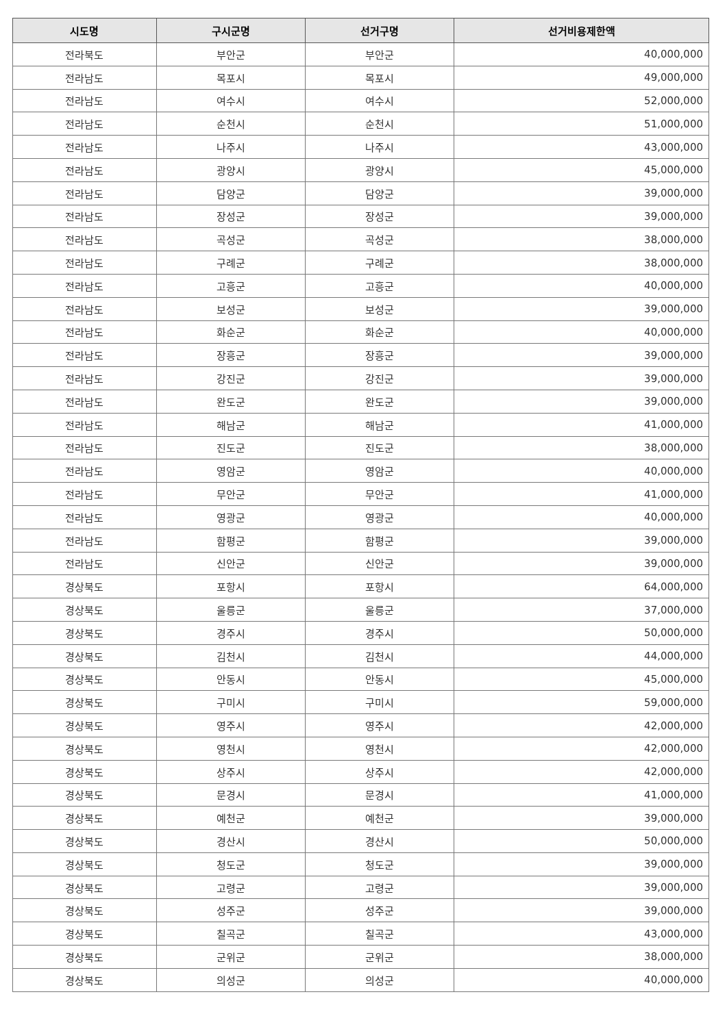| 시도명 | 구시군명 | 선거구명 | 선거비용제한액 |
| --- | --- | --- | --- |
| 전라북도 | 부안군 | 부안군 | 40,000,000 |
| 전라남도 | 목포시 | 목포시 | 49,000,000 |
| 전라남도 | 여수시 | 여수시 | 52,000,000 |
| 전라남도 | 순천시 | 순천시 | 51,000,000 |
| 전라남도 | 나주시 | 나주시 | 43,000,000 |
| 전라남도 | 광양시 | 광양시 | 45,000,000 |
| 전라남도 | 담양군 | 담양군 | 39,000,000 |
| 전라남도 | 장성군 | 장성군 | 39,000,000 |
| 전라남도 | 곡성군 | 곡성군 | 38,000,000 |
| 전라남도 | 구례군 | 구례군 | 38,000,000 |
| 전라남도 | 고흥군 | 고흥군 | 40,000,000 |
| 전라남도 | 보성군 | 보성군 | 39,000,000 |
| 전라남도 | 화순군 | 화순군 | 40,000,000 |
| 전라남도 | 장흥군 | 장흥군 | 39,000,000 |
| 전라남도 | 강진군 | 강진군 | 39,000,000 |
| 전라남도 | 완도군 | 완도군 | 39,000,000 |
| 전라남도 | 해남군 | 해남군 | 41,000,000 |
| 전라남도 | 진도군 | 진도군 | 38,000,000 |
| 전라남도 | 영암군 | 영암군 | 40,000,000 |
| 전라남도 | 무안군 | 무안군 | 41,000,000 |
| 전라남도 | 영광군 | 영광군 | 40,000,000 |
| 전라남도 | 함평군 | 함평군 | 39,000,000 |
| 전라남도 | 신안군 | 신안군 | 39,000,000 |
| 경상북도 | 포항시 | 포항시 | 64,000,000 |
| 경상북도 | 울릉군 | 울릉군 | 37,000,000 |
| 경상북도 | 경주시 | 경주시 | 50,000,000 |
| 경상북도 | 김천시 | 김천시 | 44,000,000 |
| 경상북도 | 안동시 | 안동시 | 45,000,000 |
| 경상북도 | 구미시 | 구미시 | 59,000,000 |
| 경상북도 | 영주시 | 영주시 | 42,000,000 |
| 경상북도 | 영천시 | 영천시 | 42,000,000 |
| 경상북도 | 상주시 | 상주시 | 42,000,000 |
| 경상북도 | 문경시 | 문경시 | 41,000,000 |
| 경상북도 | 예천군 | 예천군 | 39,000,000 |
| 경상북도 | 경산시 | 경산시 | 50,000,000 |
| 경상북도 | 청도군 | 청도군 | 39,000,000 |
| 경상북도 | 고령군 | 고령군 | 39,000,000 |
| 경상북도 | 성주군 | 성주군 | 39,000,000 |
| 경상북도 | 칠곡군 | 칠곡군 | 43,000,000 |
| 경상북도 | 군위군 | 군위군 | 38,000,000 |
| 경상북도 | 의성군 | 의성군 | 40,000,000 |